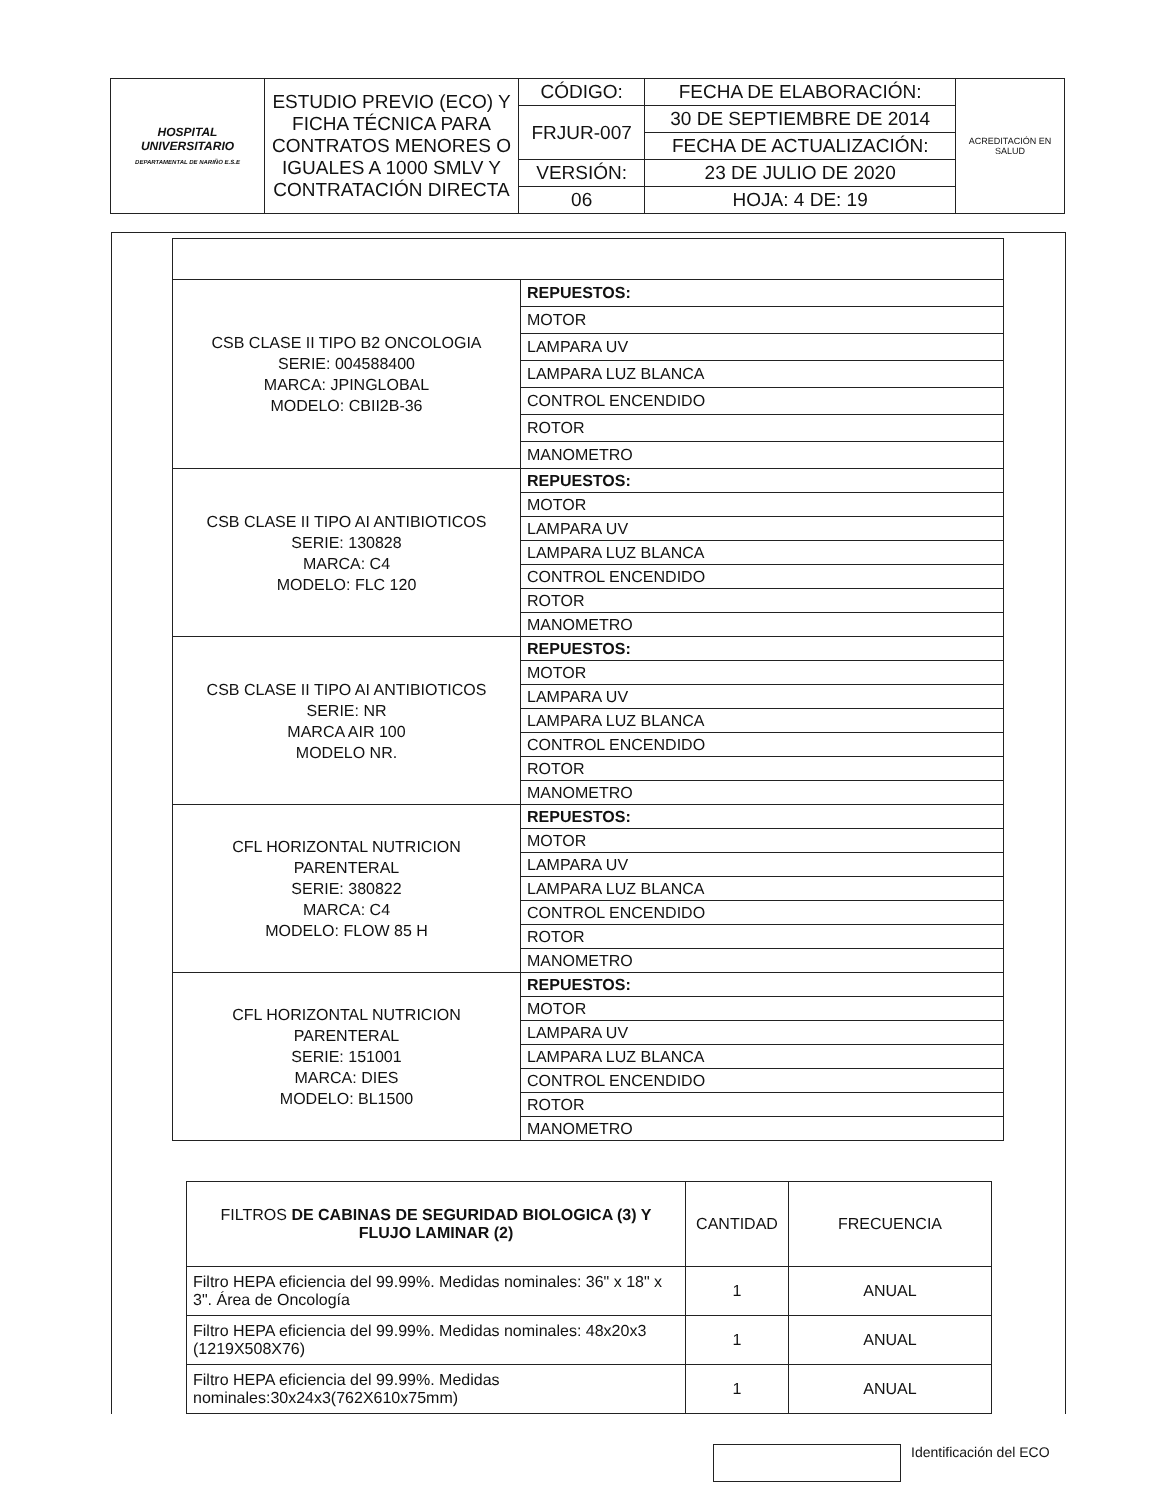| HOSPITAL UNIVERSITARIO DEPARTAMENTAL DE NARIÑO E.S.E | ESTUDIO PREVIO (ECO) Y FICHA TÉCNICA PARA CONTRATOS MENORES O IGUALES A 1000 SMLV Y CONTRATACIÓN DIRECTA | CÓDIGO: | FECHA DE ELABORACIÓN: | ACREDITACIÓN EN SALUD |
| | | FRJUR-007 | 30 DE SEPTIEMBRE DE 2014 | |
| | | | FECHA DE ACTUALIZACIÓN: | |
| | | VERSIÓN: | 23 DE JULIO DE 2020 | |
| | | 06 | HOJA: 4 DE: 19 | |
| CSB CLASE II TIPO B2 ONCOLOGIA SERIE: 004588400 MARCA: JPINGLOBAL MODELO: CBII2B-36 | REPUESTOS: |
| | MOTOR |
| | LAMPARA UV |
| | LAMPARA LUZ BLANCA |
| | CONTROL ENCENDIDO |
| | ROTOR |
| | MANOMETRO |
| CSB CLASE II TIPO AI ANTIBIOTICOS SERIE: 130828 MARCA: C4 MODELO: FLC 120 | REPUESTOS: |
| | MOTOR |
| | LAMPARA UV |
| | LAMPARA LUZ BLANCA |
| | CONTROL ENCENDIDO |
| | ROTOR |
| | MANOMETRO |
| CSB CLASE II TIPO AI ANTIBIOTICOS SERIE: NR MARCA AIR 100 MODELO NR. | REPUESTOS: |
| | MOTOR |
| | LAMPARA UV |
| | LAMPARA LUZ BLANCA |
| | CONTROL ENCENDIDO |
| | ROTOR |
| | MANOMETRO |
| CFL HORIZONTAL NUTRICION PARENTERAL SERIE: 380822 MARCA: C4 MODELO: FLOW 85 H | REPUESTOS: |
| | MOTOR |
| | LAMPARA UV |
| | LAMPARA LUZ BLANCA |
| | CONTROL ENCENDIDO |
| | ROTOR |
| | MANOMETRO |
| CFL HORIZONTAL NUTRICION PARENTERAL SERIE: 151001 MARCA: DIES MODELO: BL1500 | REPUESTOS: |
| | MOTOR |
| | LAMPARA UV |
| | LAMPARA LUZ BLANCA |
| | CONTROL ENCENDIDO |
| | ROTOR |
| | MANOMETRO |
| FILTROS DE CABINAS DE SEGURIDAD BIOLOGICA (3) Y FLUJO LAMINAR (2) | CANTIDAD | FRECUENCIA |
| --- | --- | --- |
| Filtro HEPA eficiencia del 99.99%. Medidas nominales: 36" x 18" x 3". Área de Oncología | 1 | ANUAL |
| Filtro HEPA eficiencia del 99.99%. Medidas nominales: 48x20x3 (1219X508X76) | 1 | ANUAL |
| Filtro HEPA eficiencia del 99.99%. Medidas nominales:30x24x3(762X610x75mm) | 1 | ANUAL |
Identificación del ECO